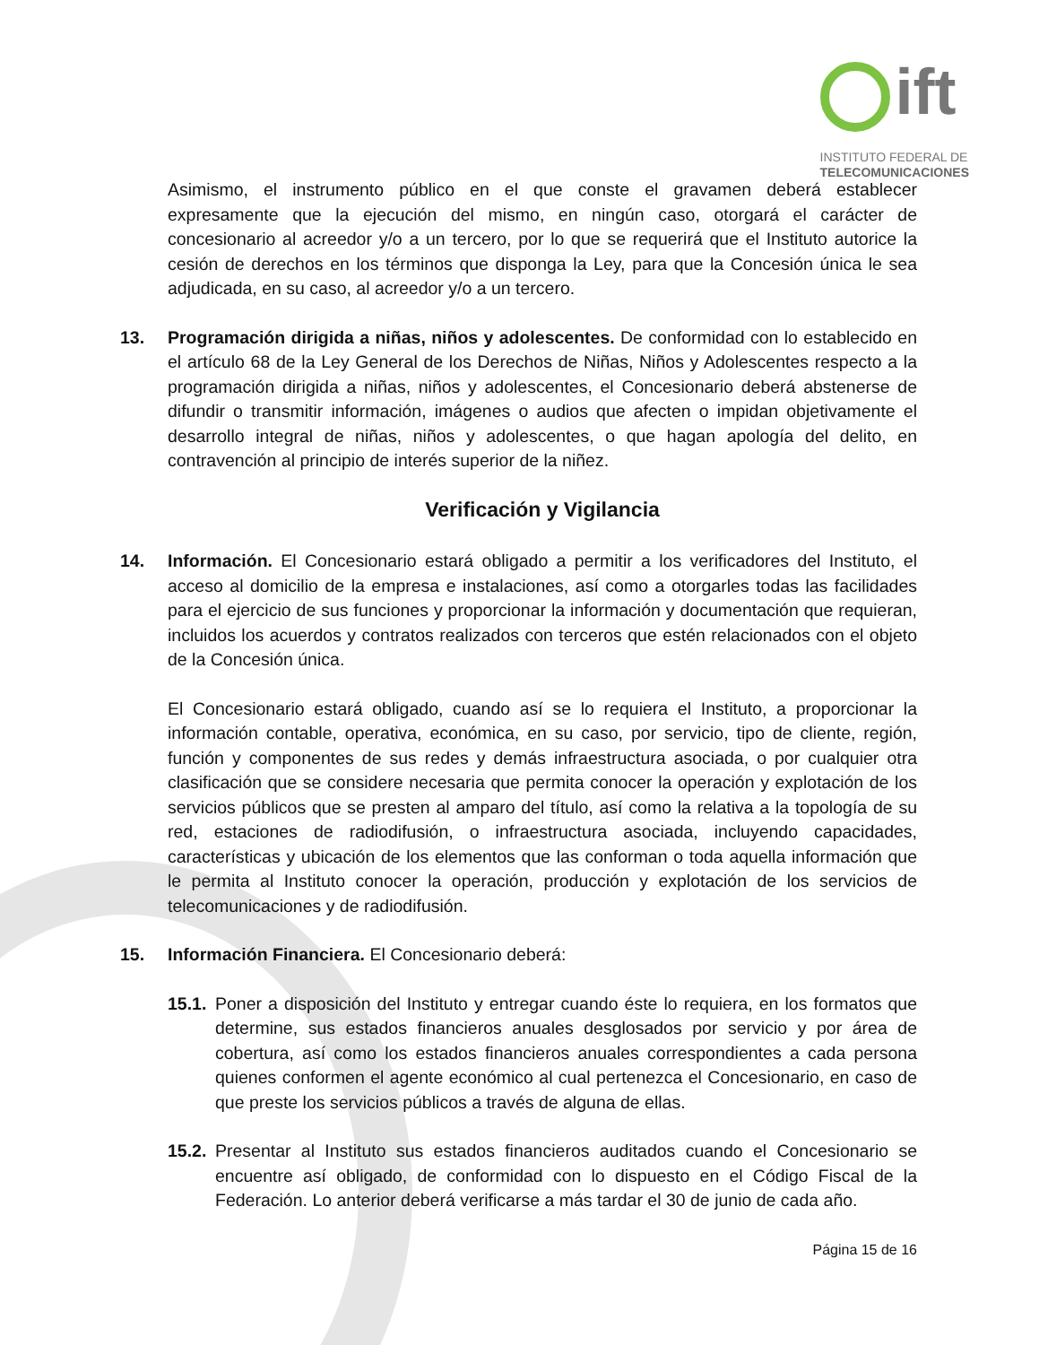ift
INSTITUTO FEDERAL DE
TELECOMUNICACIONES
Asimismo, el instrumento público en el que conste el gravamen deberá establecer expresamente que la ejecución del mismo, en ningún caso, otorgará el carácter de concesionario al acreedor y/o a un tercero, por lo que se requerirá que el Instituto autorice la cesión de derechos en los términos que disponga la Ley, para que la Concesión única le sea adjudicada, en su caso, al acreedor y/o a un tercero.
13. Programación dirigida a niñas, niños y adolescentes. De conformidad con lo establecido en el artículo 68 de la Ley General de los Derechos de Niñas, Niños y Adolescentes respecto a la programación dirigida a niñas, niños y adolescentes, el Concesionario deberá abstenerse de difundir o transmitir información, imágenes o audios que afecten o impidan objetivamente el desarrollo integral de niñas, niños y adolescentes, o que hagan apología del delito, en contravención al principio de interés superior de la niñez.
Verificación y Vigilancia
14. Información. El Concesionario estará obligado a permitir a los verificadores del Instituto, el acceso al domicilio de la empresa e instalaciones, así como a otorgarles todas las facilidades para el ejercicio de sus funciones y proporcionar la información y documentación que requieran, incluidos los acuerdos y contratos realizados con terceros que estén relacionados con el objeto de la Concesión única.
El Concesionario estará obligado, cuando así se lo requiera el Instituto, a proporcionar la información contable, operativa, económica, en su caso, por servicio, tipo de cliente, región, función y componentes de sus redes y demás infraestructura asociada, o por cualquier otra clasificación que se considere necesaria que permita conocer la operación y explotación de los servicios públicos que se presten al amparo del título, así como la relativa a la topología de su red, estaciones de radiodifusión, o infraestructura asociada, incluyendo capacidades, características y ubicación de los elementos que las conforman o toda aquella información que le permita al Instituto conocer la operación, producción y explotación de los servicios de telecomunicaciones y de radiodifusión.
15. Información Financiera. El Concesionario deberá:
15.1. Poner a disposición del Instituto y entregar cuando éste lo requiera, en los formatos que determine, sus estados financieros anuales desglosados por servicio y por área de cobertura, así como los estados financieros anuales correspondientes a cada persona quienes conformen el agente económico al cual pertenezca el Concesionario, en caso de que preste los servicios públicos a través de alguna de ellas.
15.2. Presentar al Instituto sus estados financieros auditados cuando el Concesionario se encuentre así obligado, de conformidad con lo dispuesto en el Código Fiscal de la Federación. Lo anterior deberá verificarse a más tardar el 30 de junio de cada año.
Página 15 de 16